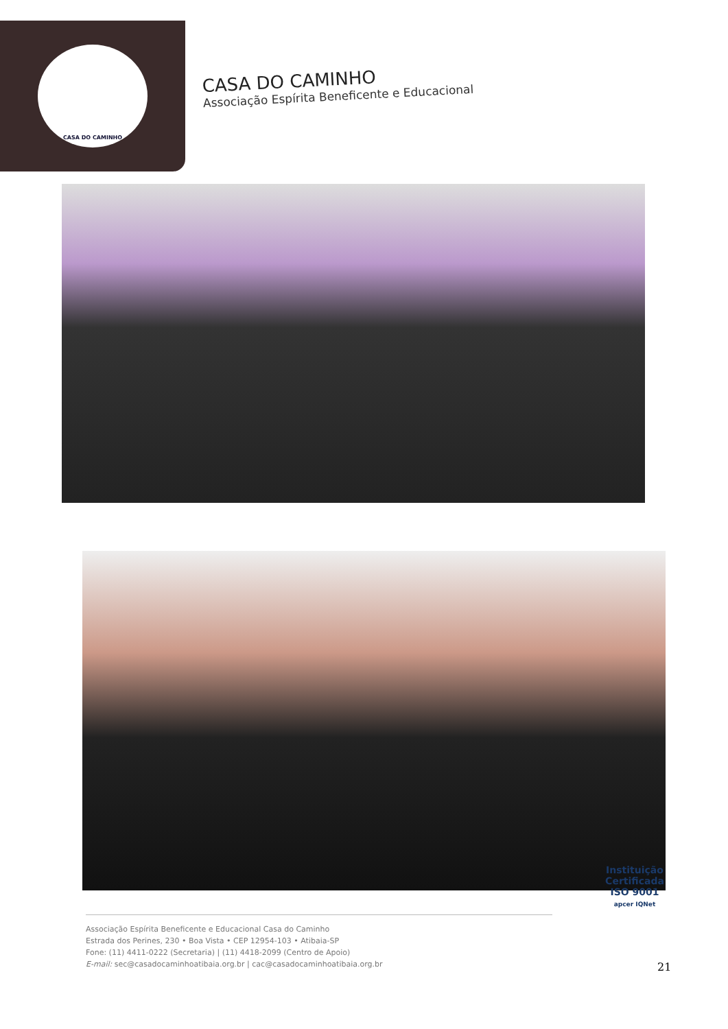CASA DO CAMINHO
CASA DO CAMINHO
Associação Espírita Beneficente e Educacional
Associação Espírita Beneficente e Educacional Casa do Caminho
Estrada dos Perines, 230 • Boa Vista • CEP 12954-103 • Atibaia-SP
Fone: (11) 4411-0222 (Secretaria) | (11) 4418-2099 (Centro de Apoio)
E-mail: sec@casadocaminhoatibaia.org.br | cac@casadocaminhoatibaia.org.br
Instituição
Certificada
ISO 9001
apcer IQNet
21